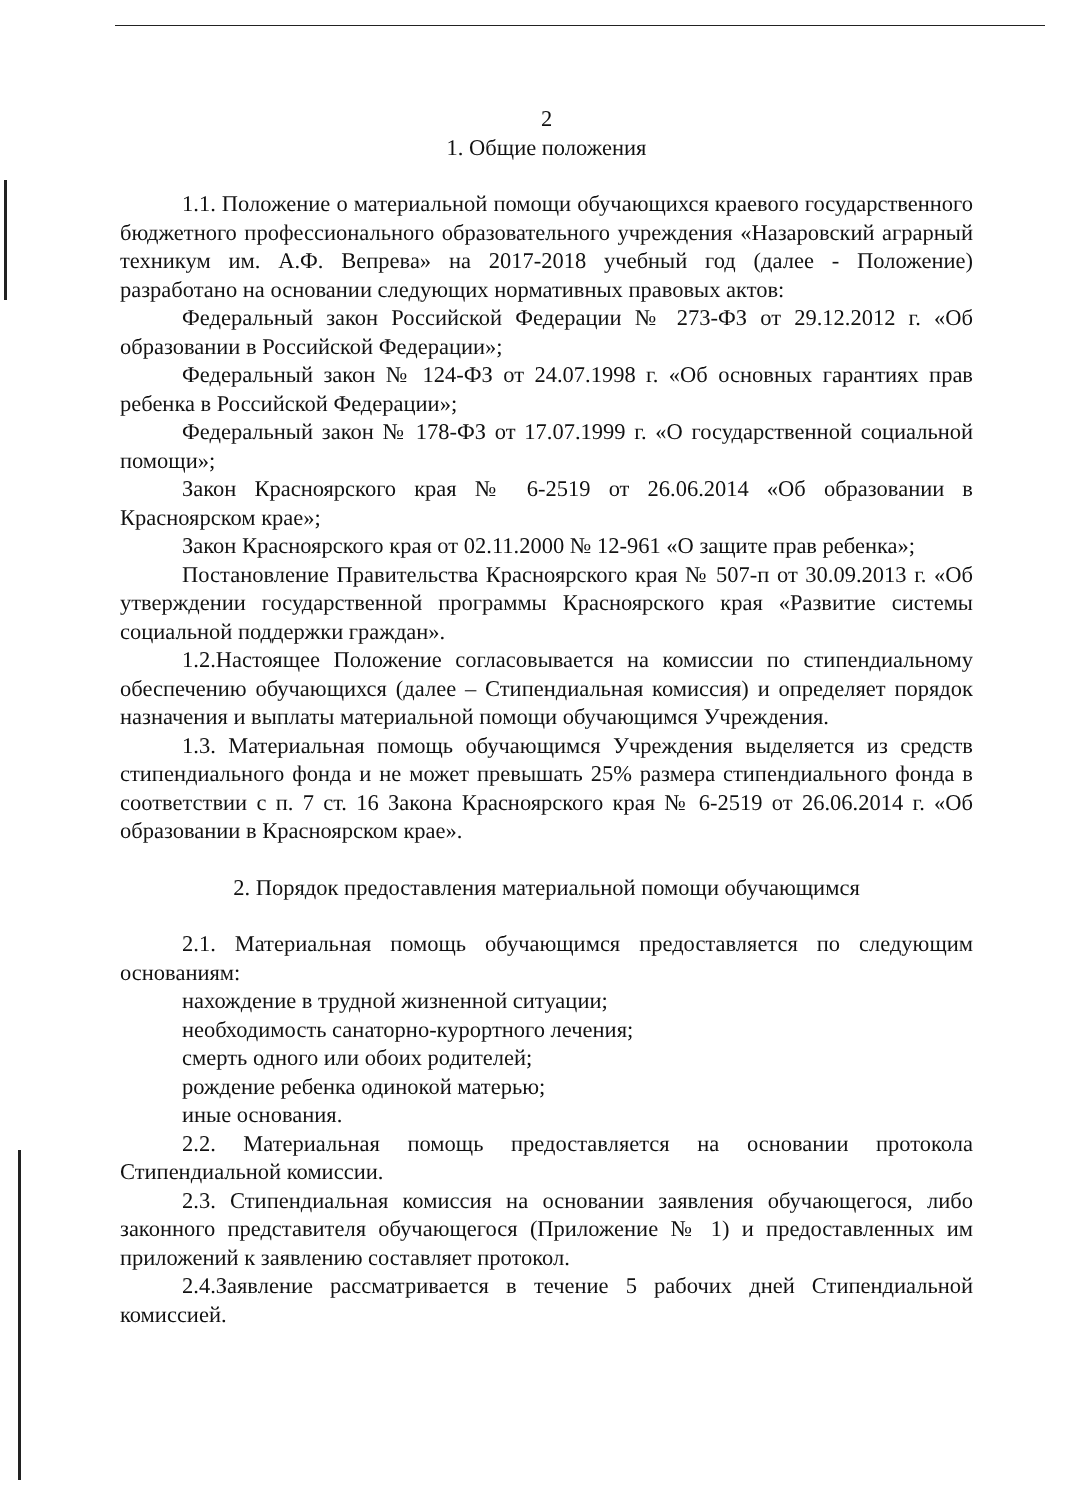2
1. Общие положения
1.1. Положение о материальной помощи обучающихся краевого государственного бюджетного профессионального образовательного учреждения «Назаровский аграрный техникум им. А.Ф. Вепрева» на 2017-2018 учебный год (далее - Положение) разработано на основании следующих нормативных правовых актов:
Федеральный закон Российской Федерации № 273-ФЗ от 29.12.2012 г. «Об образовании в Российской Федерации»;
Федеральный закон № 124-ФЗ от 24.07.1998 г. «Об основных гарантиях прав ребенка в Российской Федерации»;
Федеральный закон № 178-ФЗ от 17.07.1999 г. «О государственной социальной помощи»;
Закон Красноярского края № 6-2519 от 26.06.2014 «Об образовании в Красноярском крае»;
Закон Красноярского края от 02.11.2000 № 12-961 «О защите прав ребенка»;
Постановление Правительства Красноярского края № 507-п от 30.09.2013 г. «Об утверждении государственной программы Красноярского края «Развитие системы социальной поддержки граждан».
1.2.Настоящее Положение согласовывается на комиссии по стипендиальному обеспечению обучающихся (далее – Стипендиальная комиссия) и определяет порядок назначения и выплаты материальной помощи обучающимся Учреждения.
1.3. Материальная помощь обучающимся Учреждения выделяется из средств стипендиального фонда и не может превышать 25% размера стипендиального фонда в соответствии с п. 7 ст. 16 Закона Красноярского края № 6-2519 от 26.06.2014 г. «Об образовании в Красноярском крае».
2. Порядок предоставления материальной помощи обучающимся
2.1. Материальная помощь обучающимся предоставляется по следующим основаниям:
нахождение в трудной жизненной ситуации;
необходимость санаторно-курортного лечения;
смерть одного или обоих родителей;
рождение ребенка одинокой матерью;
иные основания.
2.2. Материальная помощь предоставляется на основании протокола Стипендиальной комиссии.
2.3. Стипендиальная комиссия на основании заявления обучающегося, либо законного представителя обучающегося (Приложение № 1) и предоставленных им приложений к заявлению составляет протокол.
2.4.Заявление рассматривается в течение 5 рабочих дней Стипендиальной комиссией.